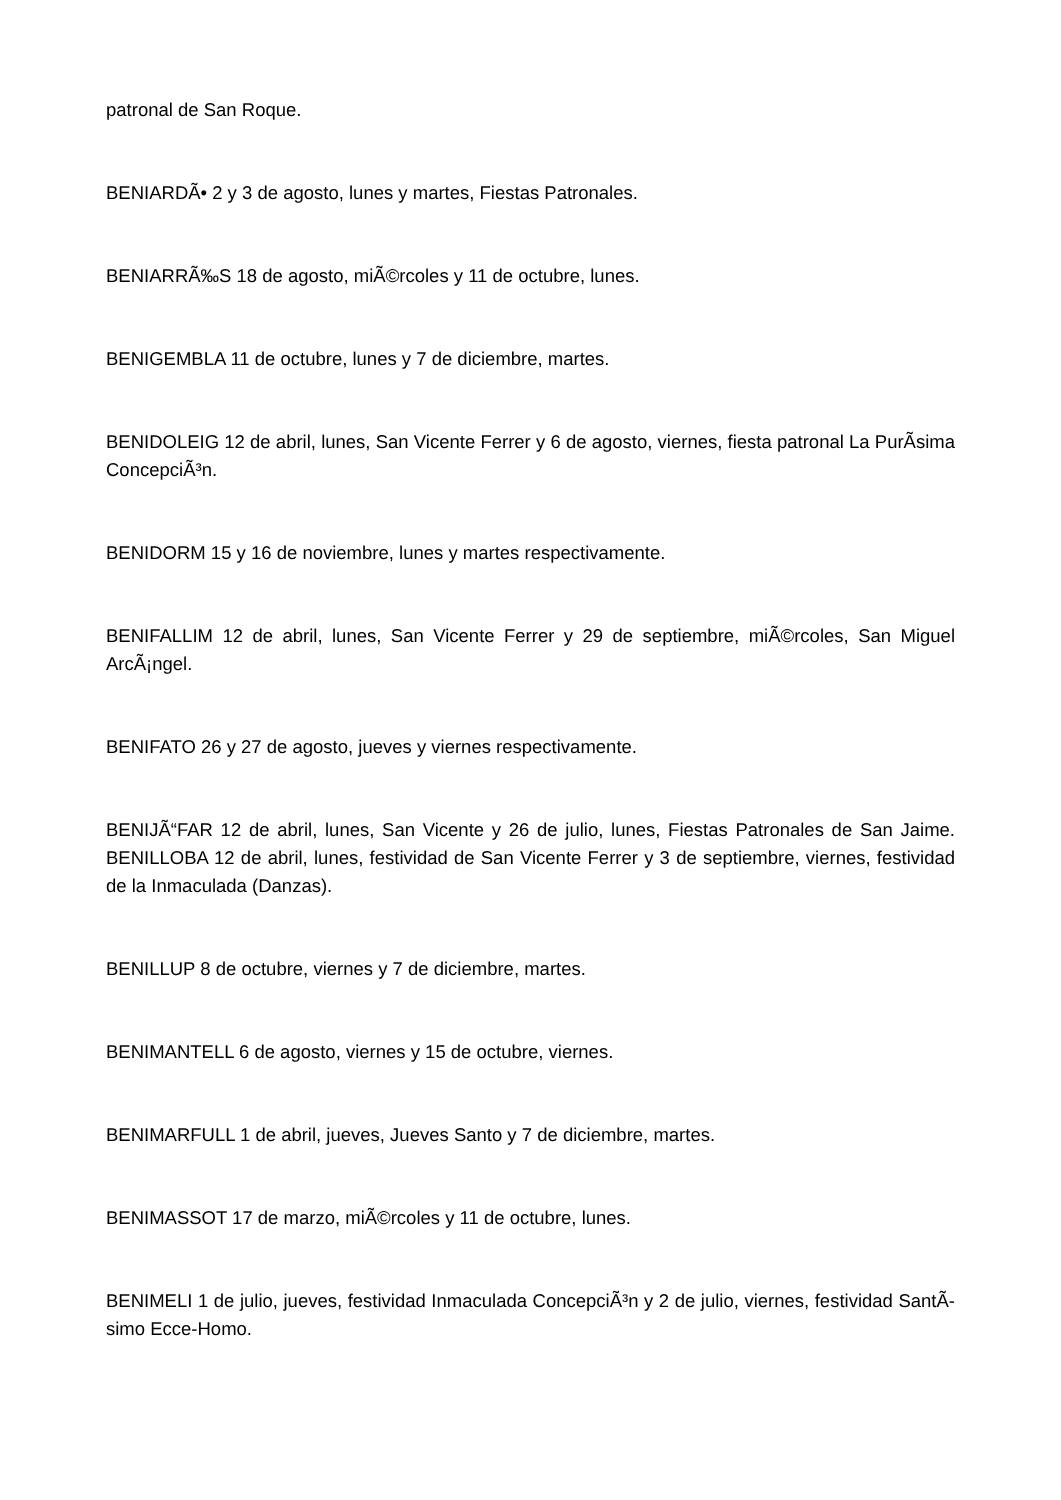patronal de San Roque.
BENIARDÃ• 2 y 3 de agosto, lunes y martes, Fiestas Patronales.
BENIARRÃ‰S 18 de agosto, miÃ©rcoles y 11 de octubre, lunes.
BENIGEMBLA 11 de octubre, lunes y 7 de diciembre, martes.
BENIDOLEIG 12 de abril, lunes, San Vicente Ferrer y 6 de agosto, viernes, fiesta patronal La PurÃ­sima ConcepciÃ³n.
BENIDORM 15 y 16 de noviembre, lunes y martes respectivamente.
BENIFALLIM 12 de abril, lunes, San Vicente Ferrer y 29 de septiembre, miÃ©rcoles, San Miguel ArcÃ¡ngel.
BENIFATO 26 y 27 de agosto, jueves y viernes respectivamente.
BENIJÃ“FAR 12 de abril, lunes, San Vicente y 26 de julio, lunes, Fiestas Patronales de San Jaime. BENILLOBA 12 de abril, lunes, festividad de San Vicente Ferrer y 3 de septiembre, viernes, festividad de la Inmaculada (Danzas).
BENILLUP 8 de octubre, viernes y 7 de diciembre, martes.
BENIMANTELL 6 de agosto, viernes y 15 de octubre, viernes.
BENIMARFULL 1 de abril, jueves, Jueves Santo y 7 de diciembre, martes.
BENIMASSOT 17 de marzo, miÃ©rcoles y 11 de octubre, lunes.
BENIMELI 1 de julio, jueves, festividad Inmaculada ConcepciÃ³n y 2 de julio, viernes, festividad SantÃ­simo Ecce-Homo.